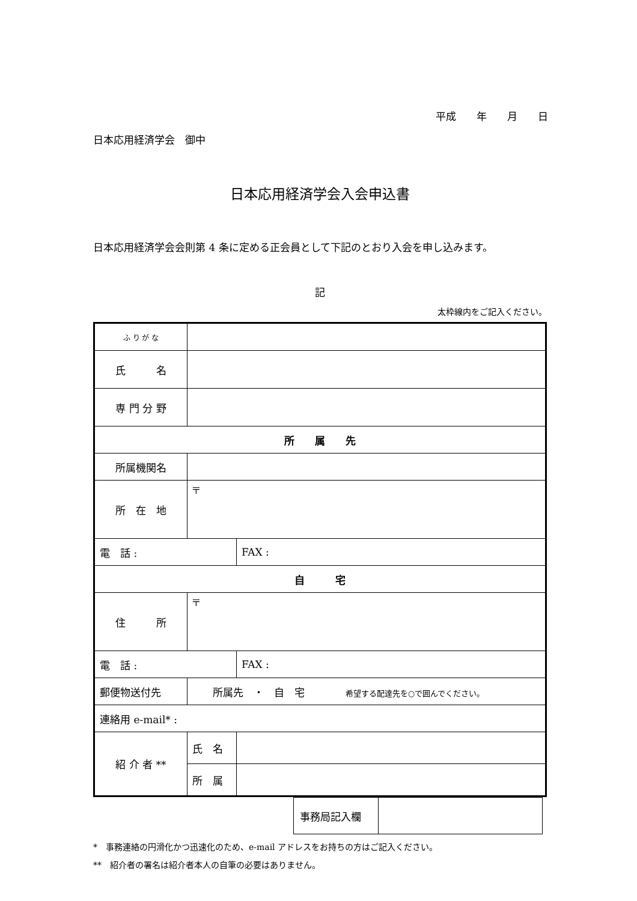平成　　年　　月　　日
日本応用経済学会　御中
日本応用経済学会入会申込書
日本応用経済学会会則第 4 条に定める正会員として下記のとおり入会を申し込みます。
記
太枠線内をご記入ください。
| ふ り が な | | |
| 氏 名 | | |
| 専 門 分 野 | | |
| 所 属 先 | | |
| 所属機関名 | | |
| 所 在 地 | 〒 | |
| 電 話 : | | FAX : |
| 自 宅 | | |
| 住 所 | 〒 | |
| 電 話 : | | FAX : |
| 郵便物送付先 | 所属先 ・ 自 宅 希望する配達先を○で囲んでください。 | |
| 連絡用 e-mail* : | | |
| 紹 介 者 ** | 氏 名 | |
| | 所 属 | |
| 事務局記入欄 | |
*　事務連絡の円滑化かつ迅速化のため、e-mail アドレスをお持ちの方はご記入ください。
**　紹介者の署名は紹介者本人の自筆の必要はありません。